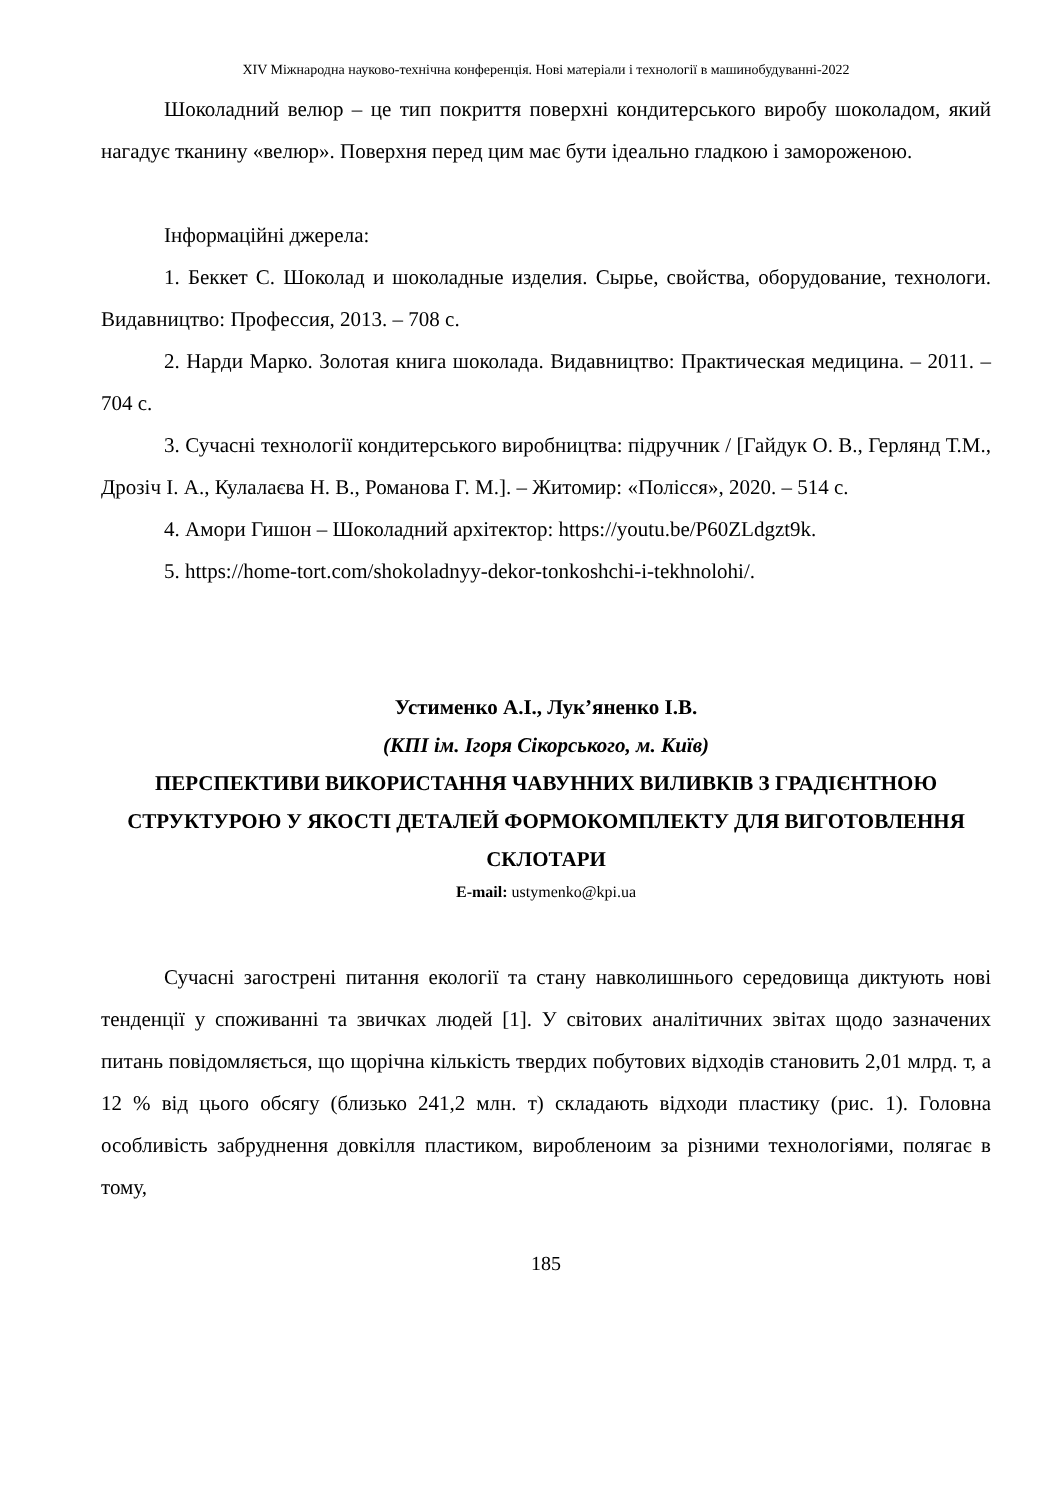XIV Міжнародна науково-технічна конференція. Нові матеріали і технології в машинобудуванні-2022
Шоколадний велюр – це тип покриття поверхні кондитерського виробу шоколадом, який нагадує тканину «велюр». Поверхня перед цим має бути ідеально гладкою і замороженою.
Інформаційні джерела:
1. Беккет С. Шоколад и шоколадные изделия. Сырье, свойства, оборудование, технологи. Видавництво: Профессия, 2013. – 708 с.
2. Нарди Марко. Золотая книга шоколада. Видавництво: Практическая медицина. – 2011. – 704 с.
3. Сучасні технології кондитерського виробництва: підручник / [Гайдук О. В., Герлянд Т.М., Дрозіч І. А., Кулалаєва Н. В., Романова Г. М.]. – Житомир: «Полісся», 2020. – 514 с.
4. Амори Гишон – Шоколадний архітектор: https://youtu.be/P60ZLdgzt9k.
5. https://home-tort.com/shokoladnyy-dekor-tonkoshchi-i-tekhnolohi/.
Устименко А.І., Лук’яненко І.В.
(КПІ ім. Ігоря Сікорського, м. Київ)
ПЕРСПЕКТИВИ ВИКОРИСТАННЯ ЧАВУННИХ ВИЛИВКІВ З ГРАДІЄНТНОЮ СТРУКТУРОЮ У ЯКОСТІ ДЕТАЛЕЙ ФОРМОКОМПЛЕКТУ ДЛЯ ВИГОТОВЛЕННЯ СКЛОТАРИ
E-mail: ustymenko@kpi.ua
Сучасні загострені питання екології та стану навколишнього середовища диктують нові тенденції у споживанні та звичках людей [1]. У світових аналітичних звітах щодо зазначених питань повідомляється, що щорічна кількість твердих побутових відходів становить 2,01 млрд. т, а 12 % від цього обсягу (близько 241,2 млн. т) складають відходи пластику (рис. 1). Головна особливість забруднення довкілля пластиком, виробленоим за різними технологіями, полягає в тому,
185